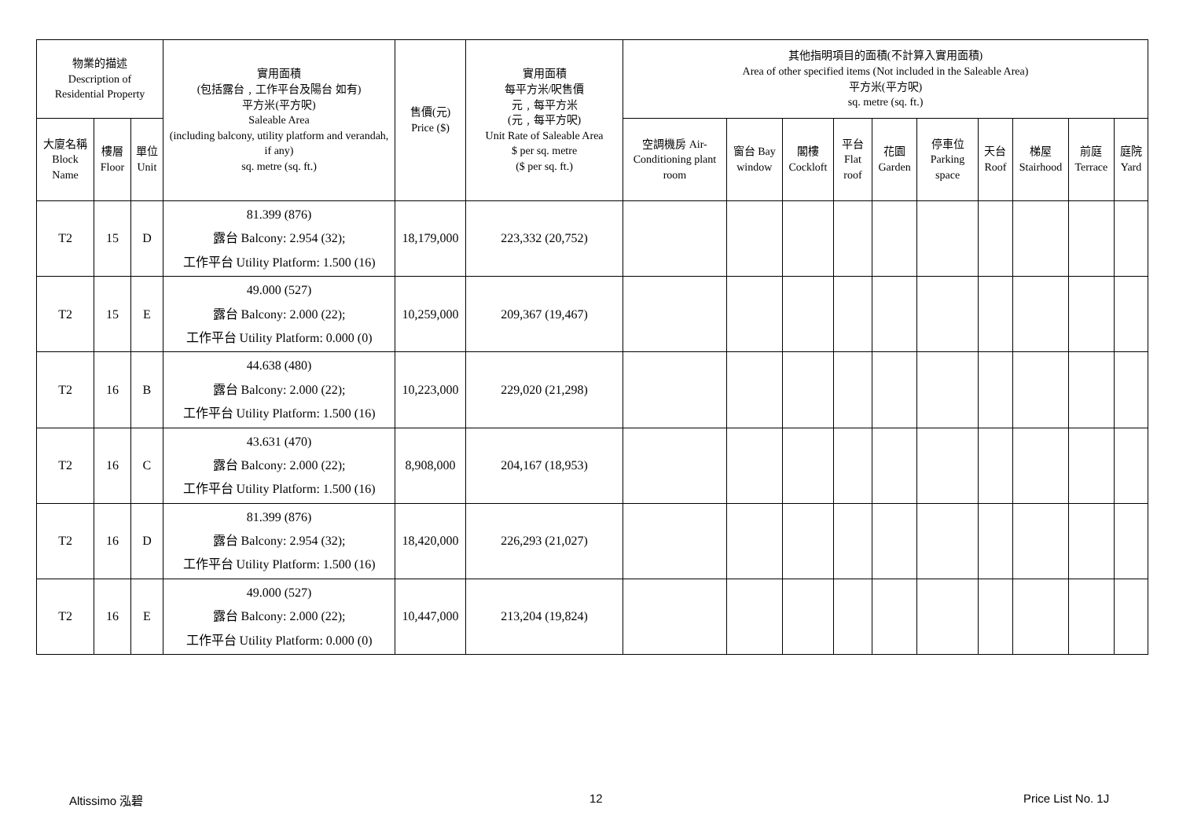| 物業的描述 Description of Residential Property | | | 實用面積 (包括露台﹐工作平台及陽台 如有) 平方米(平方呎) Saleable Area (including balcony, utility platform and verandah, if any) sq. metre (sq. ft.) | 售價(元) Price ($) | 實用面積 每平方米/呎售價 元﹐每平方米 (元﹐每平方呎) Unit Rate of Saleable Area $ per sq. metre ($ per sq. ft.) | 其他指明項目的面積(不計算入實用面積) Area of other specified items (Not included in the Saleable Area) 平方米(平方呎) sq. metre (sq. ft.) | | | | | | | | | |
| --- | --- | --- | --- | --- | --- | --- | --- | --- | --- | --- | --- | --- | --- | --- | --- |
| 大廈名稱 Block Name | 樓層 Floor | 單位 Unit | | | | 空調機房 Air-Conditioning plant room | 窗台 Bay window | 閣樓 Cockloft | 平台 Flat roof | 花園 Garden | 停車位 Parking space | 天台 Roof | 梯屋 Stairhood | 前庭 Terrace | 庭院 Yard |
| T2 | 15 | D | 81.399 (876) 露台 Balcony: 2.954 (32); 工作平台 Utility Platform: 1.500 (16) | 18,179,000 | 223,332 (20,752) | | | | | | | | | | |
| T2 | 15 | E | 49.000 (527) 露台 Balcony: 2.000 (22); 工作平台 Utility Platform: 0.000 (0) | 10,259,000 | 209,367 (19,467) | | | | | | | | | | |
| T2 | 16 | B | 44.638 (480) 露台 Balcony: 2.000 (22); 工作平台 Utility Platform: 1.500 (16) | 10,223,000 | 229,020 (21,298) | | | | | | | | | | |
| T2 | 16 | C | 43.631 (470) 露台 Balcony: 2.000 (22); 工作平台 Utility Platform: 1.500 (16) | 8,908,000 | 204,167 (18,953) | | | | | | | | | | |
| T2 | 16 | D | 81.399 (876) 露台 Balcony: 2.954 (32); 工作平台 Utility Platform: 1.500 (16) | 18,420,000 | 226,293 (21,027) | | | | | | | | | | |
| T2 | 16 | E | 49.000 (527) 露台 Balcony: 2.000 (22); 工作平台 Utility Platform: 0.000 (0) | 10,447,000 | 213,204 (19,824) | | | | | | | | | | |
Altissimo 泓碧 12 Price List No. 1J